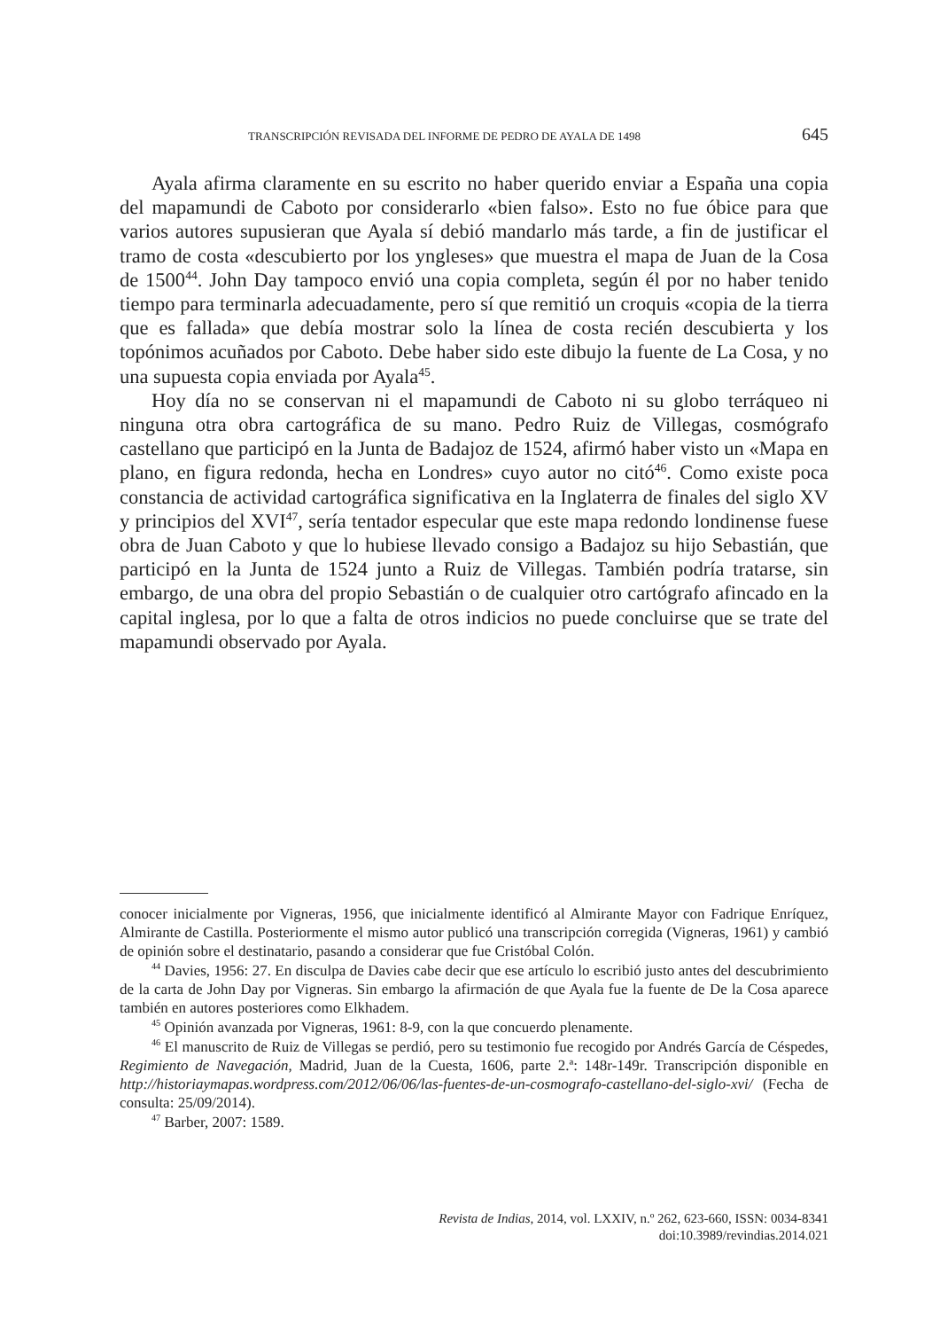TRANSCRIPCIÓN REVISADA DEL INFORME DE PEDRO DE AYALA DE 1498 645
Ayala afirma claramente en su escrito no haber querido enviar a España una copia del mapamundi de Caboto por considerarlo «bien falso». Esto no fue óbice para que varios autores supusieran que Ayala sí debió mandarlo más tarde, a fin de justificar el tramo de costa «descubierto por los yngleses» que muestra el mapa de Juan de la Cosa de 1500<sup>44</sup>. John Day tampoco envió una copia completa, según él por no haber tenido tiempo para terminarla adecuadamente, pero sí que remitió un croquis «copia de la tierra que es fallada» que debía mostrar solo la línea de costa recién descubierta y los topónimos acuñados por Caboto. Debe haber sido este dibujo la fuente de La Cosa, y no una supuesta copia enviada por Ayala<sup>45</sup>.
Hoy día no se conservan ni el mapamundi de Caboto ni su globo terráqueo ni ninguna otra obra cartográfica de su mano. Pedro Ruiz de Villegas, cosmógrafo castellano que participó en la Junta de Badajoz de 1524, afirmó haber visto un «Mapa en plano, en figura redonda, hecha en Londres» cuyo autor no citó<sup>46</sup>. Como existe poca constancia de actividad cartográfica significativa en la Inglaterra de finales del siglo XV y principios del XVI<sup>47</sup>, sería tentador especular que este mapa redondo londinense fuese obra de Juan Caboto y que lo hubiese llevado consigo a Badajoz su hijo Sebastián, que participó en la Junta de 1524 junto a Ruiz de Villegas. También podría tratarse, sin embargo, de una obra del propio Sebastián o de cualquier otro cartógrafo afincado en la capital inglesa, por lo que a falta de otros indicios no puede concluirse que se trate del mapamundi observado por Ayala.
conocer inicialmente por Vigneras, 1956, que inicialmente identificó al Almirante Mayor con Fadrique Enríquez, Almirante de Castilla. Posteriormente el mismo autor publicó una transcripción corregida (Vigneras, 1961) y cambió de opinión sobre el destinatario, pasando a considerar que fue Cristóbal Colón.
<sup>44</sup> Davies, 1956: 27. En disculpa de Davies cabe decir que ese artículo lo escribió justo antes del descubrimiento de la carta de John Day por Vigneras. Sin embargo la afirmación de que Ayala fue la fuente de De la Cosa aparece también en autores posteriores como Elkhadem.
<sup>45</sup> Opinión avanzada por Vigneras, 1961: 8-9, con la que concuerdo plenamente.
<sup>46</sup> El manuscrito de Ruiz de Villegas se perdió, pero su testimonio fue recogido por Andrés García de Céspedes, Regimiento de Navegación, Madrid, Juan de la Cuesta, 1606, parte 2.ª: 148r-149r. Transcripción disponible en http://historiaymapas.wordpress.com/2012/06/06/las-fuentes-de-un-cosmografo-castellano-del-siglo-xvi/ (Fecha de consulta: 25/09/2014).
<sup>47</sup> Barber, 2007: 1589.
Revista de Indias, 2014, vol. LXXIV, n.º 262, 623-660, ISSN: 0034-8341
doi:10.3989/revindias.2014.021